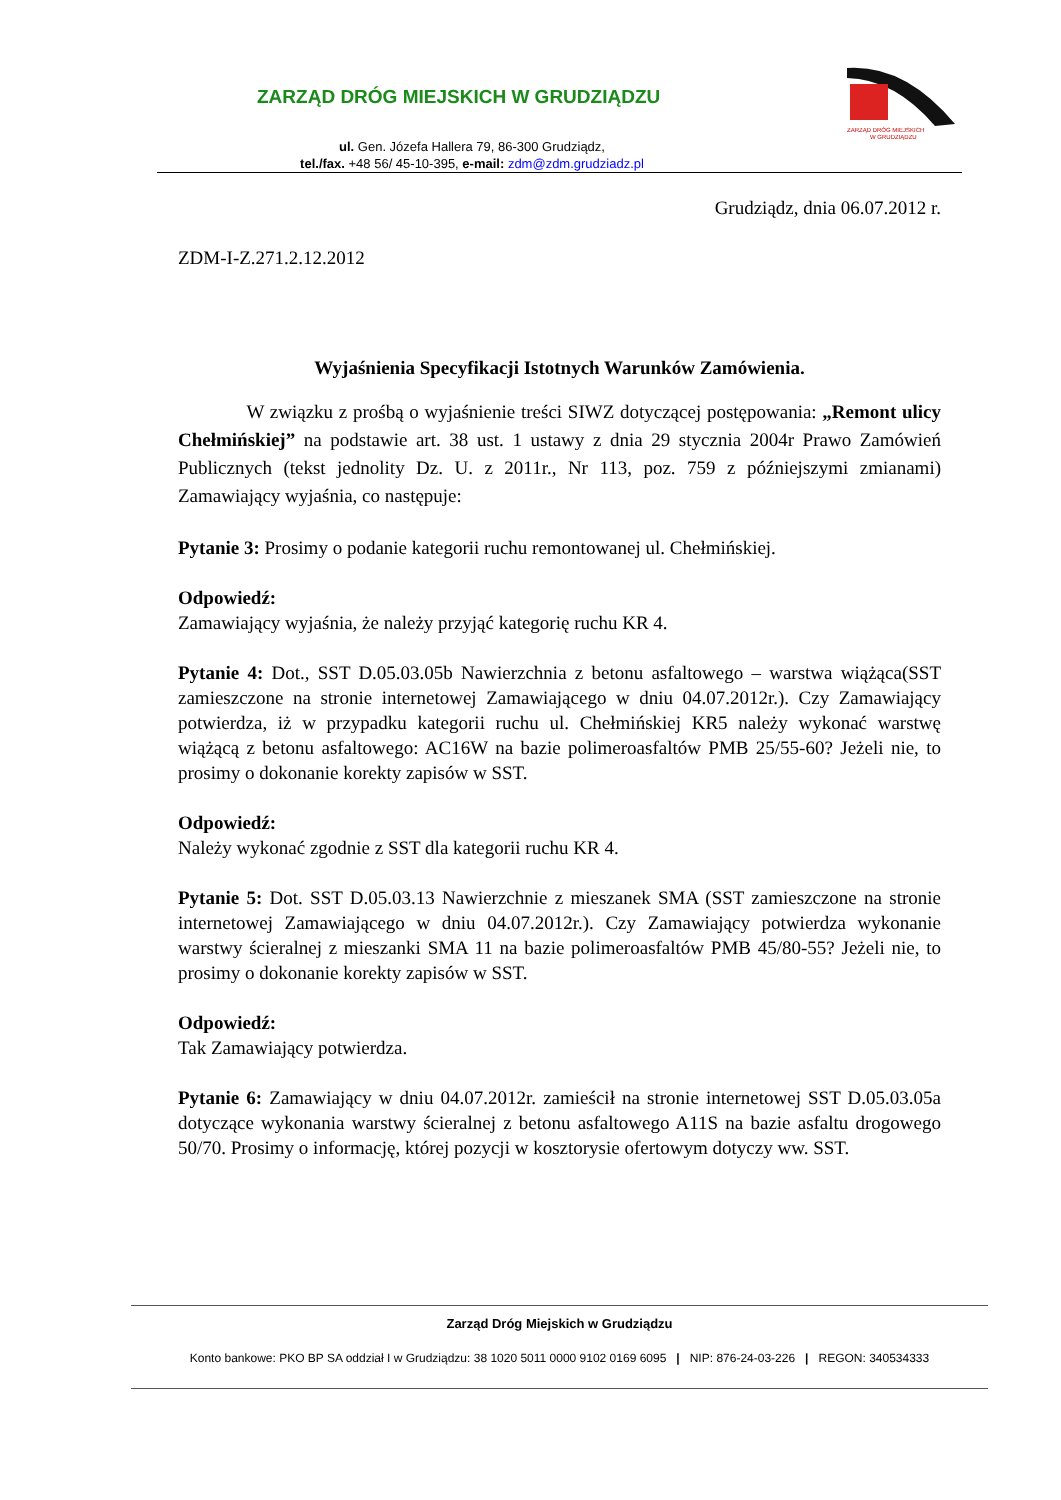ZARZĄD DRÓG MIEJSKICH W GRUDZIĄDZU
ZARZĄD DRÓG MIEJSKICH
W GRUDZIĄDZU
ul. Gen. Józefa Hallera 79, 86-300 Grudziądz,
tel./fax. +48 56/ 45-10-395, e-mail: zdm@zdm.grudziadz.pl
Grudziądz, dnia 06.07.2012 r.
ZDM-I-Z.271.2.12.2012
Wyjaśnienia Specyfikacji Istotnych Warunków Zamówienia.
W związku z prośbą o wyjaśnienie treści SIWZ dotyczącej postępowania: „Remont ulicy Chełmińskiej” na podstawie art. 38 ust. 1 ustawy z dnia 29 stycznia 2004r Prawo Zamówień Publicznych (tekst jednolity Dz. U. z 2011r., Nr 113, poz. 759 z późniejszymi zmianami) Zamawiający wyjaśnia, co następuje:
Pytanie 3: Prosimy o podanie kategorii ruchu remontowanej ul. Chełmińskiej.
Odpowiedź:
Zamawiający wyjaśnia, że należy przyjąć kategorię ruchu KR 4.
Pytanie 4: Dot., SST D.05.03.05b Nawierzchnia z betonu asfaltowego – warstwa wiążąca(SST zamieszczone na stronie internetowej Zamawiającego w dniu 04.07.2012r.). Czy Zamawiający potwierdza, iż w przypadku kategorii ruchu ul. Chełmińskiej KR5 należy wykonać warstwę wiążącą z betonu asfaltowego: AC16W na bazie polimeroasfaltów PMB 25/55-60? Jeżeli nie, to prosimy o dokonanie korekty zapisów w SST.
Odpowiedź:
Należy wykonać zgodnie z SST dla kategorii ruchu KR 4.
Pytanie 5: Dot. SST D.05.03.13 Nawierzchnie z mieszanek SMA (SST zamieszczone na stronie internetowej Zamawiającego w dniu 04.07.2012r.). Czy Zamawiający potwierdza wykonanie warstwy ścieralnej z mieszanki SMA 11 na bazie polimeroasfaltów PMB 45/80-55? Jeżeli nie, to prosimy o dokonanie korekty zapisów w SST.
Odpowiedź:
Tak Zamawiający potwierdza.
Pytanie 6: Zamawiający w dniu 04.07.2012r. zamieścił na stronie internetowej SST D.05.03.05a dotyczące wykonania warstwy ścieralnej z betonu asfaltowego A11S na bazie asfaltu drogowego 50/70. Prosimy o informację, której pozycji w kosztorysie ofertowym dotyczy ww. SST.
Zarząd Dróg Miejskich w Grudziądzu
Konto bankowe: PKO BP SA oddział I w Grudziądzu: 38 1020 5011 0000 9102 0169 6095 | NIP: 876-24-03-226 | REGON: 340534333